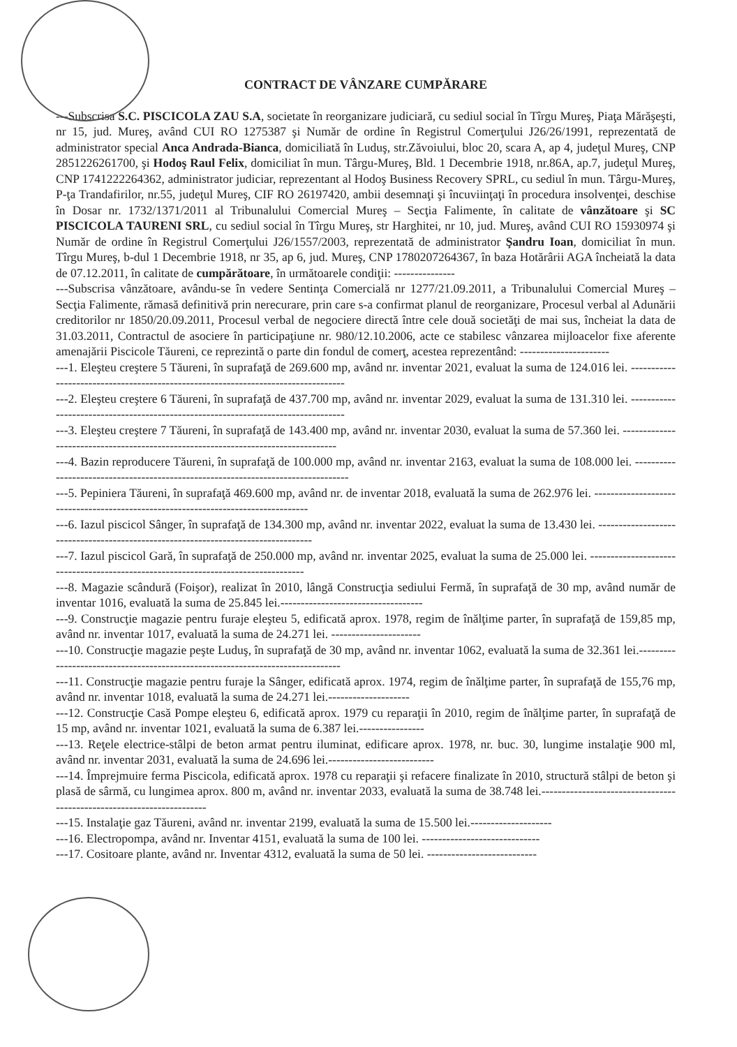CONTRACT DE VÂNZARE CUMPĂRARE
---Subscrisa S.C. PISCICOLA ZAU S.A, societate în reorganizare judiciară, cu sediul social în Tîrgu Mureş, Piaţa Mărăşeşti, nr 15, jud. Mureş, având CUI RO 1275387 şi Număr de ordine în Registrul Comerţului J26/26/1991, reprezentată de administrator special Anca Andrada-Bianca, domiciliată în Luduş, str.Zăvoiului, bloc 20, scara A, ap 4, judeţul Mureş, CNP 2851226261700, şi Hodoş Raul Felix, domiciliat în mun. Târgu-Mureş, Bld. 1 Decembrie 1918, nr.86A, ap.7, judeţul Mureş, CNP 1741222264362, administrator judiciar, reprezentant al Hodoş Business Recovery SPRL, cu sediul în mun. Târgu-Mureş, P-ţa Trandafirilor, nr.55, judeţul Mureş, CIF RO 26197420, ambii desemnaţi şi încuviinţaţi în procedura insolvenţei, deschise în Dosar nr. 1732/1371/2011 al Tribunalului Comercial Mureş – Secţia Falimente, în calitate de vânzătoare şi SC PISCICOLA TAURENI SRL, cu sediul social în Tîrgu Mureş, str Harghitei, nr 10, jud. Mureş, având CUI RO 15930974 şi Număr de ordine în Registrul Comerţului J26/1557/2003, reprezentată de administrator Şandru Ioan, domiciliat în mun. Tîrgu Mureş, b-dul 1 Decembrie 1918, nr 35, ap 6, jud. Mureş, CNP 1780207264367, în baza Hotărârii AGA încheiată la data de 07.12.2011, în calitate de cumpărătoare, în următoarele condiţii: ---------------
---Subscrisa vânzătoare, avându-se în vedere Sentinţa Comercială nr 1277/21.09.2011, a Tribunalului Comercial Mureş – Secţia Falimente, rămasă definitivă prin nerecurare, prin care s-a confirmat planul de reorganizare, Procesul verbal al Adunării creditorilor nr 1850/20.09.2011, Procesul verbal de negociere directă între cele două societăţi de mai sus, încheiat la data de 31.03.2011, Contractul de asociere în participaţiune nr. 980/12.10.2006, acte ce stabilesc vânzarea mijloacelor fixe aferente amenajării Piscicole Tăureni, ce reprezintă o parte din fondul de comerţ, acestea reprezentând: ----------------------
---1. Eleşteu creştere 5 Tăureni, în suprafaţă de 269.600 mp, având nr. inventar 2021, evaluat la suma de 124.016 lei. ----------------------------------------------------------------------------------
---2. Eleşteu creştere 6 Tăureni, în suprafaţă de 437.700 mp, având nr. inventar 2029, evaluat la suma de 131.310 lei. ----------------------------------------------------------------------------------
---3. Eleşteu creştere 7 Tăureni, în suprafaţă de 143.400 mp, având nr. inventar 2030, evaluat la suma de 57.360 lei. ----------------------------------------------------------------------------------
---4. Bazin reproducere Tăureni, în suprafaţă de 100.000 mp, având nr. inventar 2163, evaluat la suma de 108.000 lei. ----------------------------------------------------------------------------------
---5. Pepiniera Tăureni, în suprafaţă 469.600 mp, având nr. de inventar 2018, evaluată la suma de 262.976 lei. ----------------------------------------------------------------------------------
---6. Iazul piscicol Sânger, în suprafaţă de 134.300 mp, având nr. inventar 2022, evaluat la suma de 13.430 lei. ----------------------------------------------------------------------------------
---7. Iazul piscicol Gară, în suprafaţă de 250.000 mp, având nr. inventar 2025, evaluat la suma de 25.000 lei. ----------------------------------------------------------------------------------
---8. Magazie scândură (Foişor), realizat în 2010, lângă Construcţia sediului Fermă, în suprafaţă de 30 mp, având număr de inventar 1016, evaluată la suma de 25.845 lei.-----------------------------------
---9. Construcţie magazie pentru furaje eleşteu 5, edificată aprox. 1978, regim de înălţime parter, în suprafaţă de 159,85 mp, având nr. inventar 1017, evaluată la suma de 24.271 lei. ----------------------
---10. Construcţie magazie peşte Luduş, în suprafaţă de 30 mp, având nr. inventar 1062, evaluată la suma de 32.361 lei.-------------------------------------------------------------------------------
---11. Construcţie magazie pentru furaje la Sânger, edificată aprox. 1974, regim de înălţime parter, în suprafaţă de 155,76 mp, având nr. inventar 1018, evaluată la suma de 24.271 lei.--------------------
---12. Construcţie Casă Pompe eleşteu 6, edificată aprox. 1979 cu reparaţii în 2010, regim de înălţime parter, în suprafaţă de 15 mp, având nr. inventar 1021, evaluată la suma de 6.387 lei.----------------
---13. Reţele electrice-stâlpi de beton armat pentru iluminat, edificare aprox. 1978, nr. buc. 30, lungime instalaţie 900 ml, având nr. inventar 2031, evaluată la suma de 24.696 lei.--------------------------
---14. Împrejmuire ferma Piscicola, edificată aprox. 1978 cu reparaţii şi refacere finalizate în 2010, structură stâlpi de beton şi plasă de sârmă, cu lungimea aprox. 800 m, având nr. inventar 2033, evaluată la suma de 38.748 lei.----------------------------------------------------------------------
---15. Instalaţie gaz Tăureni, având nr. inventar 2199, evaluată la suma de 15.500 lei.--------------------
---16. Electropompa, având nr. Inventar 4151, evaluată la suma de 100 lei. -----------------------------
---17. Cositoare plante, având nr. Inventar 4312, evaluată la suma de 50 lei. ---------------------------